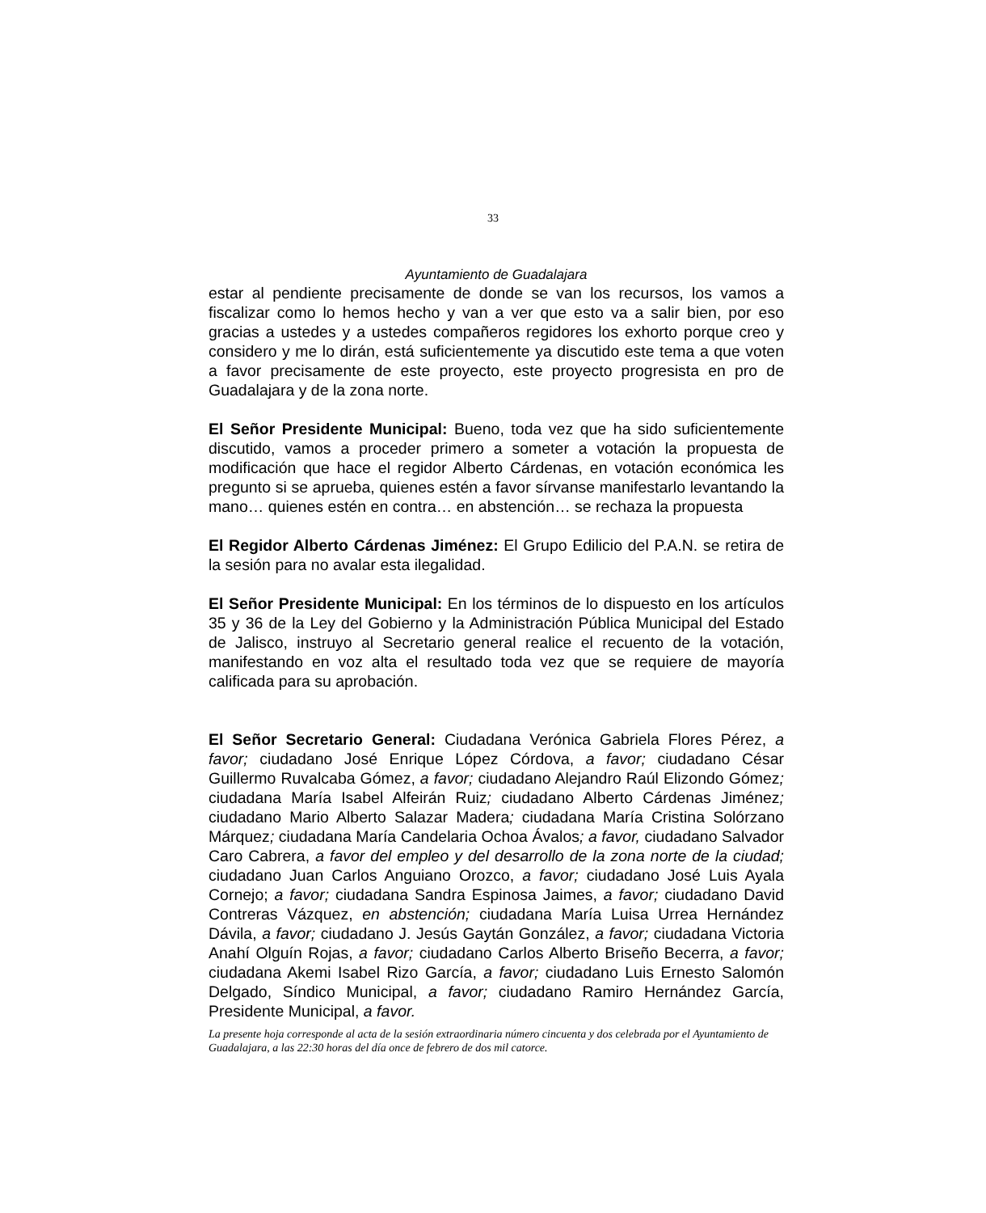33
Ayuntamiento de Guadalajara
estar al pendiente precisamente de donde se van los recursos, los vamos a fiscalizar como lo hemos hecho y van a ver que esto va a salir bien, por eso gracias a ustedes y a ustedes compañeros regidores los exhorto porque creo y considero y me lo dirán, está suficientemente ya discutido este tema a que voten a favor precisamente de este proyecto, este proyecto progresista en pro de Guadalajara y de la zona norte.
El Señor Presidente Municipal: Bueno, toda vez que ha sido suficientemente discutido, vamos a proceder primero a someter a votación la propuesta de modificación que hace el regidor Alberto Cárdenas, en votación económica les pregunto si se aprueba, quienes estén a favor sírvanse manifestarlo levantando la mano… quienes estén en contra… en abstención… se rechaza la propuesta
El Regidor Alberto Cárdenas Jiménez: El Grupo Edilicio del P.A.N. se retira de la sesión para no avalar esta ilegalidad.
El Señor Presidente Municipal: En los términos de lo dispuesto en los artículos 35 y 36 de la Ley del Gobierno y la Administración Pública Municipal del Estado de Jalisco, instruyo al Secretario general realice el recuento de la votación, manifestando en voz alta el resultado toda vez que se requiere de mayoría calificada para su aprobación.
El Señor Secretario General: Ciudadana Verónica Gabriela Flores Pérez, a favor; ciudadano José Enrique López Córdova, a favor; ciudadano César Guillermo Ruvalcaba Gómez, a favor; ciudadano Alejandro Raúl Elizondo Gómez; ciudadana María Isabel Alfeirán Ruiz; ciudadano Alberto Cárdenas Jiménez; ciudadano Mario Alberto Salazar Madera; ciudadana María Cristina Solórzano Márquez; ciudadana María Candelaria Ochoa Ávalos; a favor, ciudadano Salvador Caro Cabrera, a favor del empleo y del desarrollo de la zona norte de la ciudad; ciudadano Juan Carlos Anguiano Orozco, a favor; ciudadano José Luis Ayala Cornejo; a favor; ciudadana Sandra Espinosa Jaimes, a favor; ciudadano David Contreras Vázquez, en abstención; ciudadana María Luisa Urrea Hernández Dávila, a favor; ciudadano J. Jesús Gaytán González, a favor; ciudadana Victoria Anahí Olguín Rojas, a favor; ciudadano Carlos Alberto Briseño Becerra, a favor; ciudadana Akemi Isabel Rizo García, a favor; ciudadano Luis Ernesto Salomón Delgado, Síndico Municipal, a favor; ciudadano Ramiro Hernández García, Presidente Municipal, a favor.
La presente hoja corresponde al acta de la sesión extraordinaria número cincuenta y dos celebrada por el Ayuntamiento de Guadalajara, a las 22:30 horas del día once de febrero de dos mil catorce.